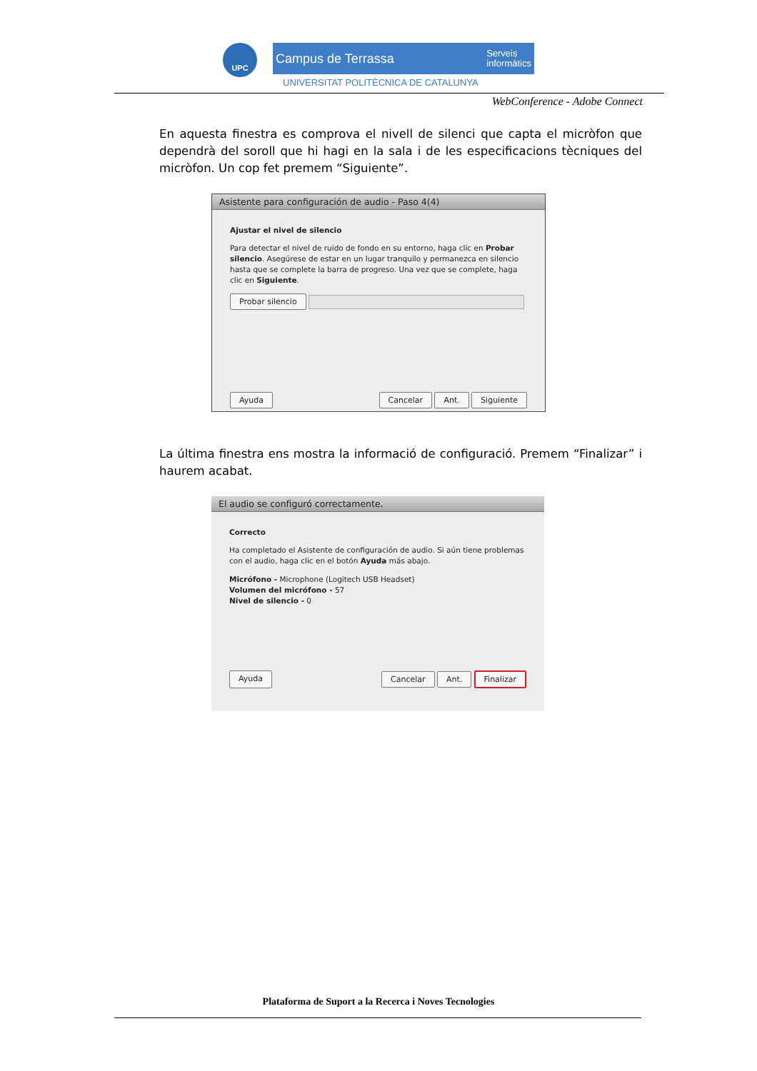UPC
Campus de Terrassa Serveis
informàtics
UNIVERSITAT POLITÈCNICA DE CATALUNYA
WebConference - Adobe Connect
En aquesta finestra es comprova el nivell de silenci que capta el micròfon que dependrà del soroll que hi hagi en la sala i de les especificacions tècniques del micròfon. Un cop fet premem “Siguiente”.
Asistente para configuración de audio - Paso 4(4)
Ajustar el nivel de silencio
Para detectar el nivel de ruido de fondo en su entorno, haga clic en Probar silencio. Asegúrese de estar en un lugar tranquilo y permanezca en silencio hasta que se complete la barra de progreso. Una vez que se complete, haga clic en Siguiente.
Probar silencio
Ayuda Cancelar Ant. Siguiente
La última finestra ens mostra la informació de configuració. Premem “Finalizar” i haurem acabat.
El audio se configuró correctamente.
Correcto
Ha completado el Asistente de configuración de audio. Si aún tiene problemas con el audio, haga clic en el botón Ayuda más abajo.
Micrófono - Microphone (Logitech USB Headset)
Volumen del micrófono - 57
Nivel de silencio - 0
Ayuda Cancelar Ant. Finalizar
Plataforma de Suport a la Recerca i Noves Tecnologies